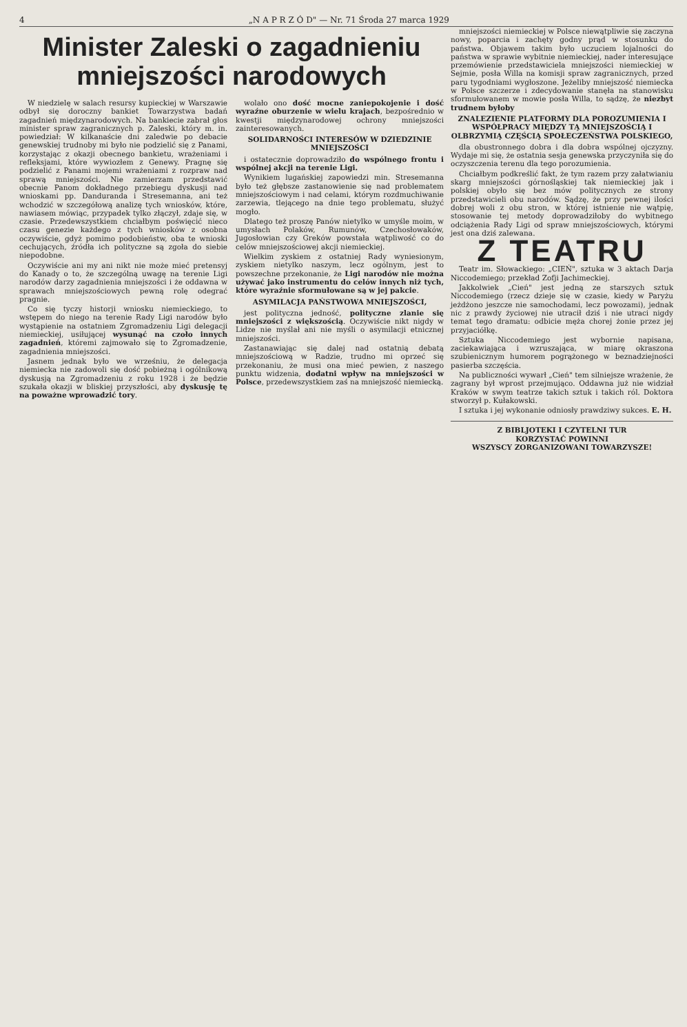4 „N A P R Z Ó D" — Nr. 71 Środa 27 marca 1929
Minister Zaleski o zagadnieniu mniejszości narodowych
W niedzielę w salach resursy kupieckiej w Warszawie odbył się doroczny bankiet Towarzystwa badań zagadnień międzynarodowych. Na bankiecie zabrał głos minister spraw zagranicznych p. Zaleski, który m. in. powiedział: W kilkanaście dni zaledwie po debacie genewskiej trudnoby mi było nie podzielić się z Panami, korzystając z okazji obecnego bankietu, wrażeniami i refleksjami, które wywiozłem z Genewy. Pragnę się podzielić z Panami mojemi wrażeniami z rozpraw nad sprawą mniejszości. Nie zamierzam przedstawić obecnie Panom dokładnego przebiegu dyskusji nad wnioskami pp. Danduranda i Stresemanna, ani też wchodzić w szczegółową analizę tych wniosków, które, nawiasem mówiąc, przypadek tylko złączył, zdaje się, w czasie. Przedewszystkiem chciałbym poświęcić nieco czasu genezie każdego z tych wniosków z osobna oczywiście, gdyż pomimo podobieństw, oba te wnioski cechujących, źródła ich polityczne są zgoła do siebie niepodobne.
Oczywiście ani my ani nikt nie może mieć pretensyj do Kanady o to, że szczególną uwagę na terenie Ligi narodów darzy zagadnienia mniejszości i że oddawna w sprawach mniejszościowych pewną rolę odegrać pragnie.
Co się tyczy historji wniosku niemieckiego, to wstępem do niego na terenie Rady Ligi narodów było wystąpienie na ostatniem Zgromadzeniu Ligi delegacji niemieckiej, usiłującej wysunąć na czoło innych zagadnień, któremi zajmowało się to Zgromadzenie, zagadnienia mniejszości.
Jasnem jednak było we wrześniu, że delegacja niemiecka nie zadowoli się dość pobieżną i ogólnikową dyskusją na Zgromadzeniu z roku 1928 i że będzie szukała okazji w bliskiej przyszłości, aby dyskusję tę na poważne wprowadzić tory.
wolało ono dość mocne zaniepokojenie i dość wyraźne oburzenie w wielu krajach, bezpośrednio w kwestji międzynarodowej ochrony mniejszości zainteresowanych.
SOLIDARNOŚCI INTERESÓW W DZIEDZINIE MNIEJSZOŚCI
i ostatecznie doprowadziło do wspólnego frontu i wspólnej akcji na terenie Ligi.
Wynikiem lugańskiej zapowiedzi min. Stresemanna było też głębsze zastanowienie się nad problematem mniejszościowym i nad celami, którym rozdmuchiwanie zarzewia, tlejącego na dnie tego problematu, służyć mogło.
Dlatego też proszę Panów nietylko w umyśle moim, w umysłach Polaków, Rumunów, Czechosłowaków, Jugosłowian czy Greków powstała wątpliwość co do celów mniejszościowej akcji niemieckiej.
Wielkim zyskiem z ostatniej Rady wyniesionym, zyskiem nietylko naszym, lecz ogólnym, jest to powszechne przekonanie, że Ligi narodów nie można używać jako instrumentu do celów innych niż tych, które wyraźnie sformułowane są w jej pakcie.
ASYMILACJA PAŃSTWOWA MNIEJSZOŚCI,
jest polityczna jedność, polityczne zlanie się mniejszości z większością. Oczywiście nikt nigdy w Lidze nie myślał ani nie myśli o asymilacji etnicznej mniejszości.
Zastanawiając się dalej nad ostatnią debatą mniejszościową w Radzie, trudno mi oprzeć się przekonaniu, że musi ona mieć pewien, z naszego punktu widzenia, dodatni wpływ na mniejszości w Polsce, przedewszystkiem zaś na mniejszość niemiecką.
mniejszości niemieckiej w Polsce niewątpliwie się zaczyna nowy, poparcia i zachęty godny prąd w stosunku do państwa. Objawem takim było uczuciem lojalności do państwa w sprawie wybitnie niemieckiej, nader interesujące przemówienie przedstawiciela mniejszości niemieckiej w Sejmie, posła Willa na komisji spraw zagranicznych, przed paru tygodniami wygłoszone. Jeżeliby mniejszość niemiecka w Polsce szczerze i zdecydowanie stanęła na stanowisku sformułowanem w mowie posła Willa, to sądzę, że niezbyt trudnem byłoby
ZNALEZIENIE PLATFORMY DLA POROZUMIENIA I WSPÓŁPRACY MIĘDZY TĄ MNIEJSZOŚCIĄ I OLBRZYMIĄ CZĘŚCIĄ SPOŁECZEŃSTWA POLSKIEGO,
dla obustronnego dobra i dla dobra wspólnej ojczyzny. Wydaje mi się, że ostatnia sesja genewska przyczyniła się do oczyszczenia terenu dla tego porozumienia.
Chciałbym podkreślić fakt, że tym razem przy załatwianiu skarg mniejszości górnośląskiej tak niemieckiej jak i polskiej obyło się bez mów politycznych ze strony przedstawicieli obu narodów. Sądzę, że przy pewnej ilości dobrej woli z obu stron, w której istnienie nie wątpię, stosowanie tej metody doprowadziłoby do wybitnego odciążenia Rady Ligi od spraw mniejszościowych, którymi jest ona dziś zalewana.
Z TEATRU
Teatr im. Słowackiego: „CIEŃ", sztuka w 3 aktach Darja Niccodemiego; przekład Zofji Jachimeckiej.
Jakkolwiek „Cień" jest jedną ze starszych sztuk Niccodemiego (rzecz dzieje się w czasie, kiedy w Paryżu jeżdżono jeszcze nie samochodami, lecz powozami), jednak nic z prawdy życiowej nie utracił dziś i nie utraci nigdy temat tego dramatu: odbicie męża chorej żonie przez jej przyjaciółkę.
Sztuka Niccodemiego jest wybornie napisana, zaciekawiająca i wzruszająca, w miarę okraszona szubienicznym humorem pogrążonego w beznadziejności pasierba szczęścia.
Na publiczności wywarł „Cień" tem silniejsze wrażenie, że zagrany był wprost przejmująco. Oddawna już nie widział Kraków w swym teatrze takich sztuk i takich ról. Doktora stworzył p. Kułakowski.
I sztuka i jej wykonanie odniosły prawdziwy sukces. E. H.
Z BIBLJOTEKI I CZYTELNI TUR
KORZYSTAĆ POWINNI
WSZYSCY ZORGANIZOWANI TOWARZYSZE!